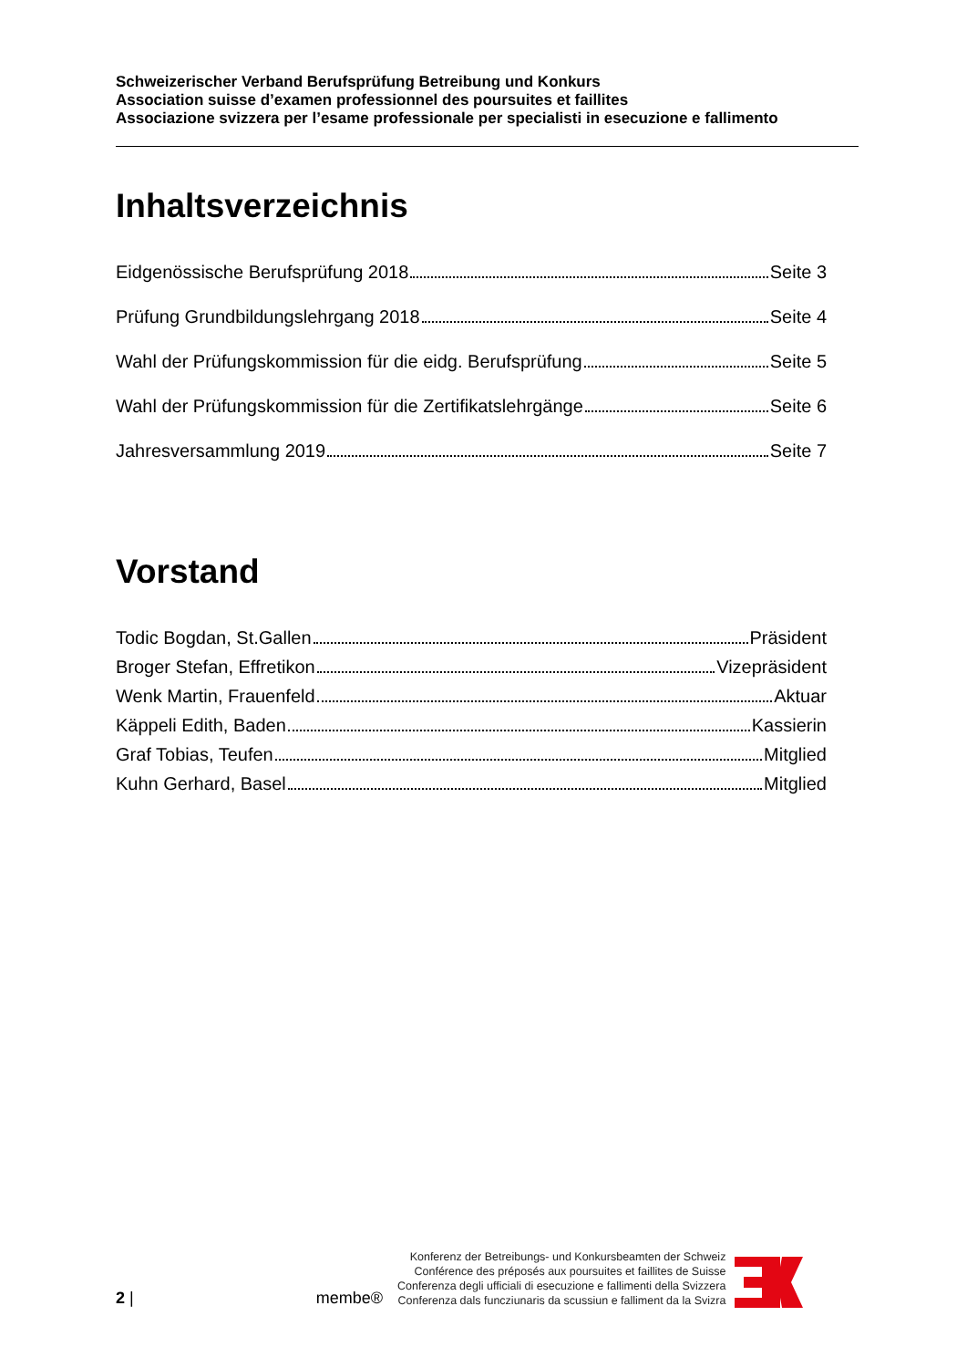Schweizerischer Verband Berufsprüfung Betreibung und Konkurs
Association suisse d’examen professionnel des poursuites et faillites
Associazione svizzera per l’esame professionale per specialisti in esecuzione e fallimento
Inhaltsverzeichnis
Eidgenössische Berufsprüfung 2018 Seite 3
Prüfung Grundbildungslehrgang 2018 Seite 4
Wahl der Prüfungskommission für die eidg. Berufsprüfung Seite 5
Wahl der Prüfungskommission für die Zertifikatslehrgänge Seite 6
Jahresversammlung 2019 Seite 7
Vorstand
Todic Bogdan, St.Gallen Präsident
Broger Stefan, Effretikon Vizepräsident
Wenk Martin, Frauenfeld Aktuar
Käppeli Edith, Baden Kassierin
Graf Tobias, Teufen Mitglied
Kuhn Gerhard, Basel Mitglied
2 | membe®
Konferenz der Betreibungs- und Konkursbeamten der Schweiz
Conférence des préposés aux poursuites et faillites de Suisse
Conferenza degli ufficiali di esecuzione e fallimenti della Svizzera
Conferenza dals funcziunaris da scussiun e falliment da la Svizra